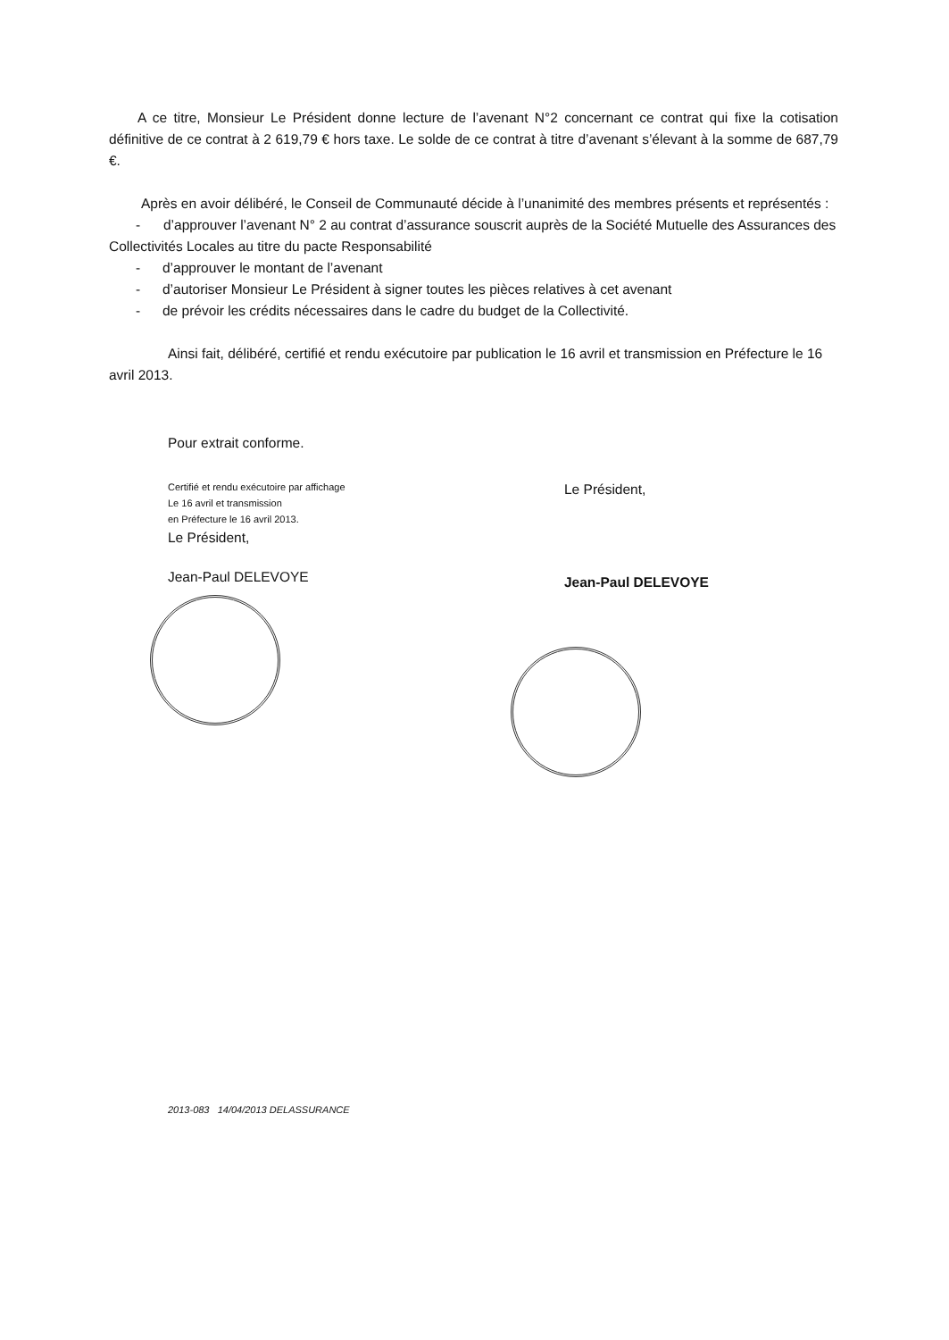A ce titre, Monsieur Le Président donne lecture de l’avenant N°2 concernant ce contrat qui fixe la cotisation définitive de ce contrat à 2 619,79 € hors taxe. Le solde de ce contrat à titre d’avenant s’élevant à la somme de 687,79 €.
Après en avoir délibéré, le Conseil de Communauté décide à l’unanimité des membres présents et représentés :
- d’approuver l’avenant N° 2 au contrat d’assurance souscrit auprès de la Société Mutuelle des Assurances des Collectivités Locales au titre du pacte Responsabilité
- d’approuver le montant de l’avenant
- d’autoriser Monsieur Le Président à signer toutes les pièces relatives à cet avenant
- de prévoir les crédits nécessaires dans le cadre du budget de la Collectivité.
Ainsi fait, délibéré, certifié et rendu exécutoire par publication le 16 avril et transmission en Préfecture le 16 avril 2013.
Pour extrait conforme.
Certifié et rendu exécutoire par affichage
Le 16 avril et transmission
en Préfecture le 16 avril 2013.
Le Président,
Jean-Paul DELEVOYE
Le Président,
Jean-Paul DELEVOYE
2013-083 14/04/2013 DELASSURANCE